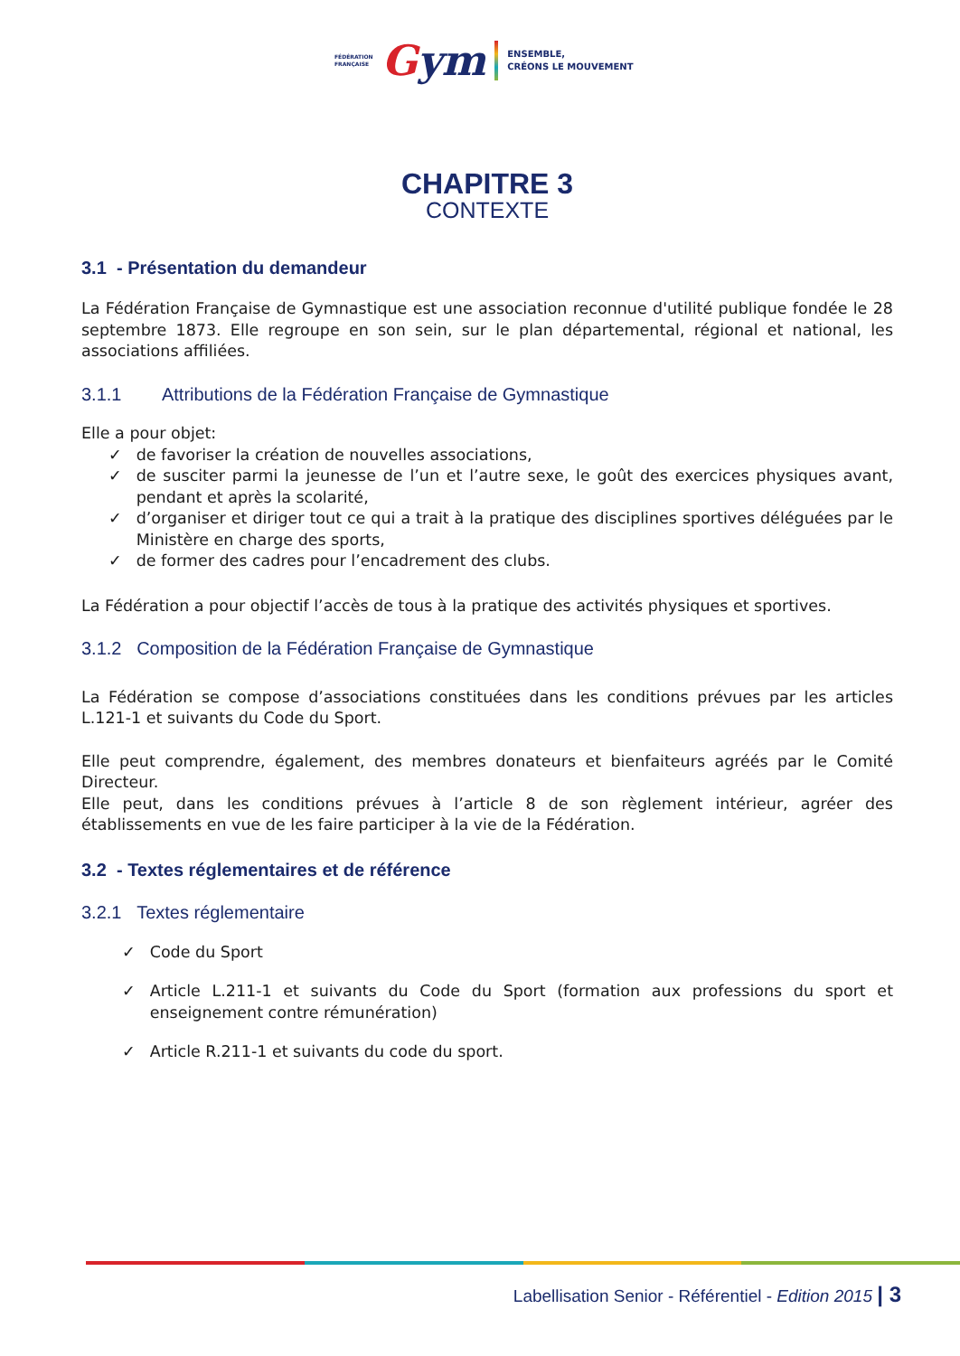FÉDÉRATION
FRANÇAISE
Gym
ENSEMBLE,
CRÉONS LE MOUVEMENT
CHAPITRE 3
CONTEXTE
3.1 - Présentation du demandeur
La Fédération Française de Gymnastique est une association reconnue d'utilité publique fondée le 28 septembre 1873. Elle regroupe en son sein, sur le plan départemental, régional et national, les associations affiliées.
3.1.1 Attributions de la Fédération Française de Gymnastique
Elle a pour objet:
✓ de favoriser la création de nouvelles associations,
✓ de susciter parmi la jeunesse de l’un et l’autre sexe, le goût des exercices physiques avant, pendant et après la scolarité,
✓ d’organiser et diriger tout ce qui a trait à la pratique des disciplines sportives déléguées par le Ministère en charge des sports,
✓ de former des cadres pour l’encadrement des clubs.
La Fédération a pour objectif l’accès de tous à la pratique des activités physiques et sportives.
3.1.2 Composition de la Fédération Française de Gymnastique
La Fédération se compose d’associations constituées dans les conditions prévues par les articles L.121-1 et suivants du Code du Sport.
Elle peut comprendre, également, des membres donateurs et bienfaiteurs agréés par le Comité Directeur.
Elle peut, dans les conditions prévues à l’article 8 de son règlement intérieur, agréer des établissements en vue de les faire participer à la vie de la Fédération.
3.2 - Textes réglementaires et de référence
3.2.1 Textes réglementaire
✓ Code du Sport
✓ Article L.211-1 et suivants du Code du Sport (formation aux professions du sport et enseignement contre rémunération)
✓ Article R.211-1 et suivants du code du sport.
Labellisation Senior - Référentiel - Edition 2015 | 3